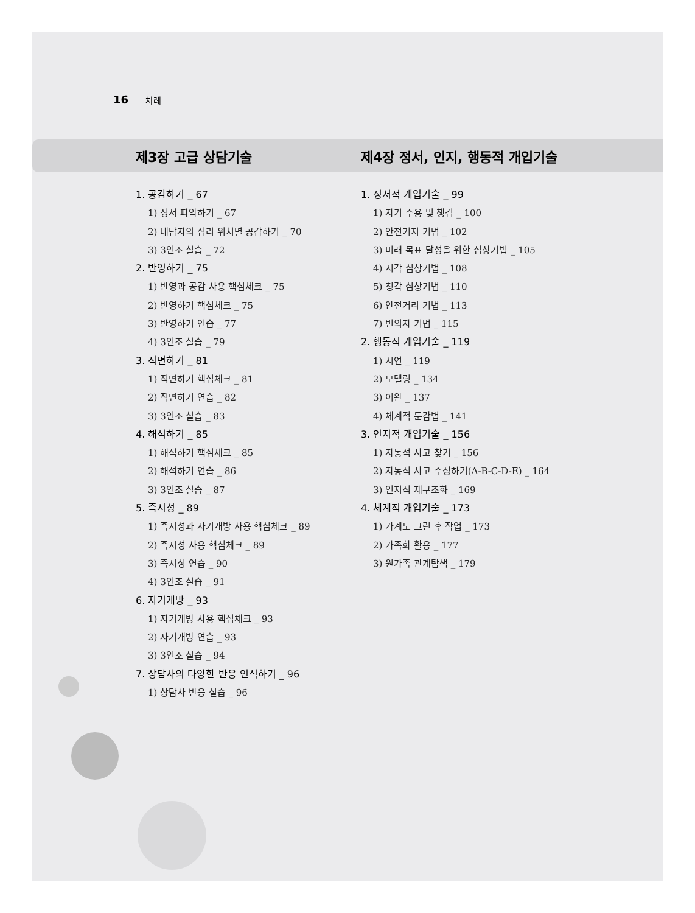16 차례
제3장 고급 상담기술
제4장 정서, 인지, 행동적 개입기술
1. 공감하기 _ 67
1) 정서 파악하기 _ 67
2) 내담자의 심리 위치별 공감하기 _ 70
3) 3인조 실습 _ 72
2. 반영하기 _ 75
1) 반영과 공감 사용 핵심체크 _ 75
2) 반영하기 핵심체크 _ 75
3) 반영하기 연습 _ 77
4) 3인조 실습 _ 79
3. 직면하기 _ 81
1) 직면하기 핵심체크 _ 81
2) 직면하기 연습 _ 82
3) 3인조 실습 _ 83
4. 해석하기 _ 85
1) 해석하기 핵심체크 _ 85
2) 해석하기 연습 _ 86
3) 3인조 실습 _ 87
5. 즉시성 _ 89
1) 즉시성과 자기개방 사용 핵심체크 _ 89
2) 즉시성 사용 핵심체크 _ 89
3) 즉시성 연습 _ 90
4) 3인조 실습 _ 91
6. 자기개방 _ 93
1) 자기개방 사용 핵심체크 _ 93
2) 자기개방 연습 _ 93
3) 3인조 실습 _ 94
7. 상담사의 다양한 반응 인식하기 _ 96
1) 상담사 반응 실습 _ 96
1. 정서적 개입기술 _ 99
1) 자기 수용 및 챙김 _ 100
2) 안전기지 기법 _ 102
3) 미래 목표 달성을 위한 심상기법 _ 105
4) 시각 심상기법 _ 108
5) 청각 심상기법 _ 110
6) 안전거리 기법 _ 113
7) 빈의자 기법 _ 115
2. 행동적 개입기술 _ 119
1) 시연 _ 119
2) 모델링 _ 134
3) 이완 _ 137
4) 체계적 둔감법 _ 141
3. 인지적 개입기술 _ 156
1) 자동적 사고 찾기 _ 156
2) 자동적 사고 수정하기(A-B-C-D-E) _ 164
3) 인지적 재구조화 _ 169
4. 체계적 개입기술 _ 173
1) 가계도 그린 후 작업 _ 173
2) 가족화 활용 _ 177
3) 원가족 관계탐색 _ 179